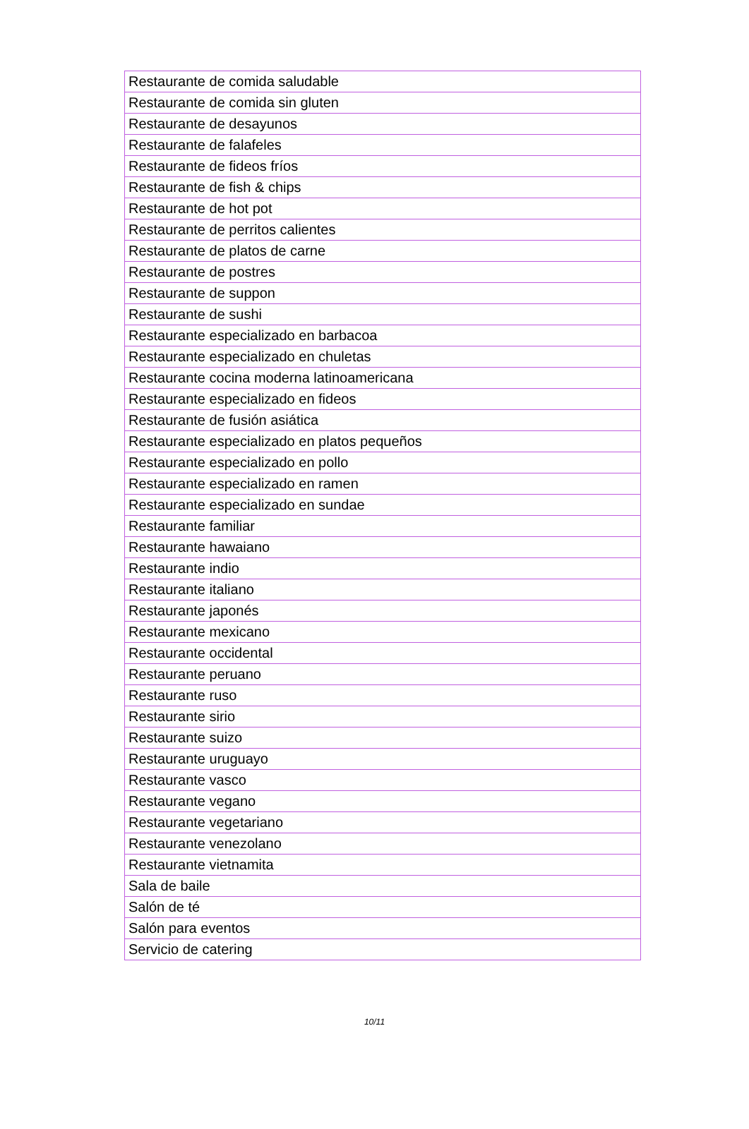| Restaurante de comida saludable |
| Restaurante de comida sin gluten |
| Restaurante de desayunos |
| Restaurante de falafeles |
| Restaurante de fideos fríos |
| Restaurante de fish & chips |
| Restaurante de hot pot |
| Restaurante de perritos calientes |
| Restaurante de platos de carne |
| Restaurante de postres |
| Restaurante de suppon |
| Restaurante de sushi |
| Restaurante especializado en barbacoa |
| Restaurante especializado en chuletas |
| Restaurante cocina moderna latinoamericana |
| Restaurante especializado en fideos |
| Restaurante de fusión asiática |
| Restaurante especializado en platos pequeños |
| Restaurante especializado en pollo |
| Restaurante especializado en ramen |
| Restaurante especializado en sundae |
| Restaurante familiar |
| Restaurante hawaiano |
| Restaurante indio |
| Restaurante italiano |
| Restaurante japonés |
| Restaurante mexicano |
| Restaurante occidental |
| Restaurante peruano |
| Restaurante ruso |
| Restaurante sirio |
| Restaurante suizo |
| Restaurante uruguayo |
| Restaurante vasco |
| Restaurante vegano |
| Restaurante vegetariano |
| Restaurante venezolano |
| Restaurante vietnamita |
| Sala de baile |
| Salón de té |
| Salón para eventos |
| Servicio de catering |
10/11